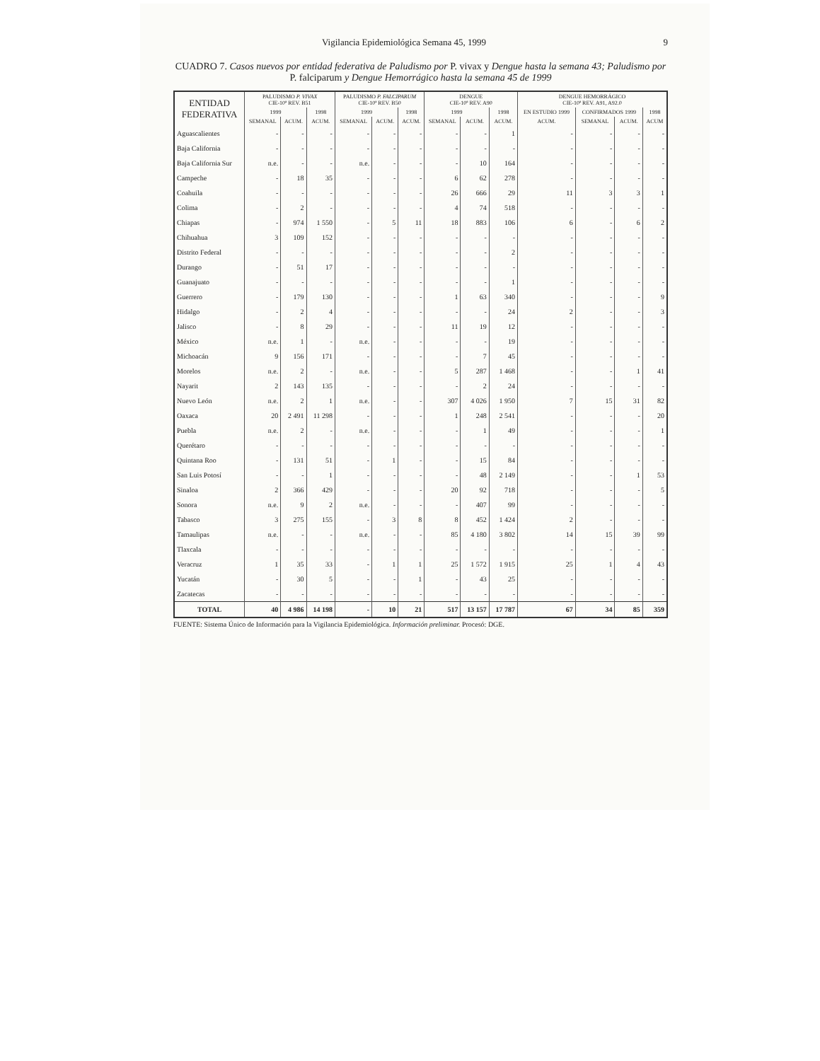Vigilancia Epidemiológica Semana 45, 1999 9
CUADRO 7. Casos nuevos por entidad federativa de Paludismo por P. vivax y Dengue hasta la semana 43; Paludismo por P. falciparum y Dengue Hemorrágico hasta la semana 45 de 1999
| ENTIDAD FEDERATIVA | PALUDISMO P. VIVAX CIE-10ª REV. B51 | | | PALUDISMO P. FALCIPARUM CIE-10ª REV. B50 | | | DENGUE CIE-10ª REV. A90 | | | DENGUE HEMORRÁGICO CIE-10ª REV. A91, A92.0 | | | |
| --- | --- | --- | --- | --- | --- | --- | --- | --- | --- | --- | --- | --- | --- |
| | 1999 | | 1998 | 1999 | | 1998 | 1999 | | 1998 | EN ESTUDIO 1999 | CONFIRMADOS 1999 | | 1998 |
| | SEMANAL | ACUM. | ACUM. | SEMANAL | ACUM. | ACUM. | SEMANAL | ACUM. | ACUM. | ACUM. | SEMANAL | ACUM. | ACUM |
| Aguascalientes | - | - | - | - | - | - | - | - | 1 | - | - | - | - |
| Baja California | - | - | - | - | - | - | - | - | - | - | - | - | - |
| Baja California Sur | n.e. | - | - | n.e. | - | - | - | 10 | 164 | - | - | - | - |
| Campeche | - | 18 | 35 | - | - | - | 6 | 62 | 278 | - | - | - | - |
| Coahuila | - | - | - | - | - | - | 26 | 666 | 29 | 11 | 3 | 3 | 1 |
| Colima | - | 2 | - | - | - | - | 4 | 74 | 518 | - | - | - | - |
| Chiapas | - | 974 | 1 550 | - | 5 | 11 | 18 | 883 | 106 | 6 | - | 6 | 2 |
| Chihuahua | 3 | 109 | 152 | - | - | - | - | - | - | - | - | - | - |
| Distrito Federal | - | - | - | - | - | - | - | - | 2 | - | - | - | - |
| Durango | - | 51 | 17 | - | - | - | - | - | - | - | - | - | - |
| Guanajuato | - | - | - | - | - | - | - | - | 1 | - | - | - | - |
| Guerrero | - | 179 | 130 | - | - | - | 1 | 63 | 340 | - | - | - | 9 |
| Hidalgo | - | 2 | 4 | - | - | - | - | - | 24 | 2 | - | - | 3 |
| Jalisco | - | 8 | 29 | - | - | - | 11 | 19 | 12 | - | - | - | - |
| México | n.e. | 1 | - | n.e. | - | - | - | - | 19 | - | - | - | - |
| Michoacán | 9 | 156 | 171 | - | - | - | - | 7 | 45 | - | - | - | - |
| Morelos | n.e. | 2 | - | n.e. | - | - | 5 | 287 | 1 468 | - | - | 1 | 41 |
| Nayarit | 2 | 143 | 135 | - | - | - | - | 2 | 24 | - | - | - | - |
| Nuevo León | n.e. | 2 | 1 | n.e. | - | - | 307 | 4 026 | 1 950 | 7 | 15 | 31 | 82 |
| Oaxaca | 20 | 2 491 | 11 298 | - | - | - | 1 | 248 | 2 541 | - | - | - | 20 |
| Puebla | n.e. | 2 | - | n.e. | - | - | - | 1 | 49 | - | - | - | 1 |
| Querétaro | - | - | - | - | - | - | - | - | - | - | - | - | - |
| Quintana Roo | - | 131 | 51 | - | 1 | - | - | 15 | 84 | - | - | - | - |
| San Luis Potosí | - | - | 1 | - | - | - | - | 48 | 2 149 | - | - | 1 | 53 |
| Sinaloa | 2 | 366 | 429 | - | - | - | 20 | 92 | 718 | - | - | - | 5 |
| Sonora | n.e. | 9 | 2 | n.e. | - | - | - | 407 | 99 | - | - | - | - |
| Tabasco | 3 | 275 | 155 | - | 3 | 8 | 8 | 452 | 1 424 | 2 | - | - | - |
| Tamaulipas | n.e. | - | - | n.e. | - | - | 85 | 4 180 | 3 802 | 14 | 15 | 39 | 99 |
| Tlaxcala | - | - | - | - | - | - | - | - | - | - | - | - | - |
| Veracruz | 1 | 35 | 33 | - | 1 | 1 | 25 | 1 572 | 1 915 | 25 | 1 | 4 | 43 |
| Yucatán | - | 30 | 5 | - | - | 1 | - | 43 | 25 | - | - | - | - |
| Zacatecas | - | - | - | - | - | - | - | - | - | - | - | - | - |
| TOTAL | 40 | 4 986 | 14 198 | - | 10 | 21 | 517 | 13 157 | 17 787 | 67 | 34 | 85 | 359 |
FUENTE: Sistema Único de Información para la Vigilancia Epidemiológica. Información preliminar. Procesó: DGE.